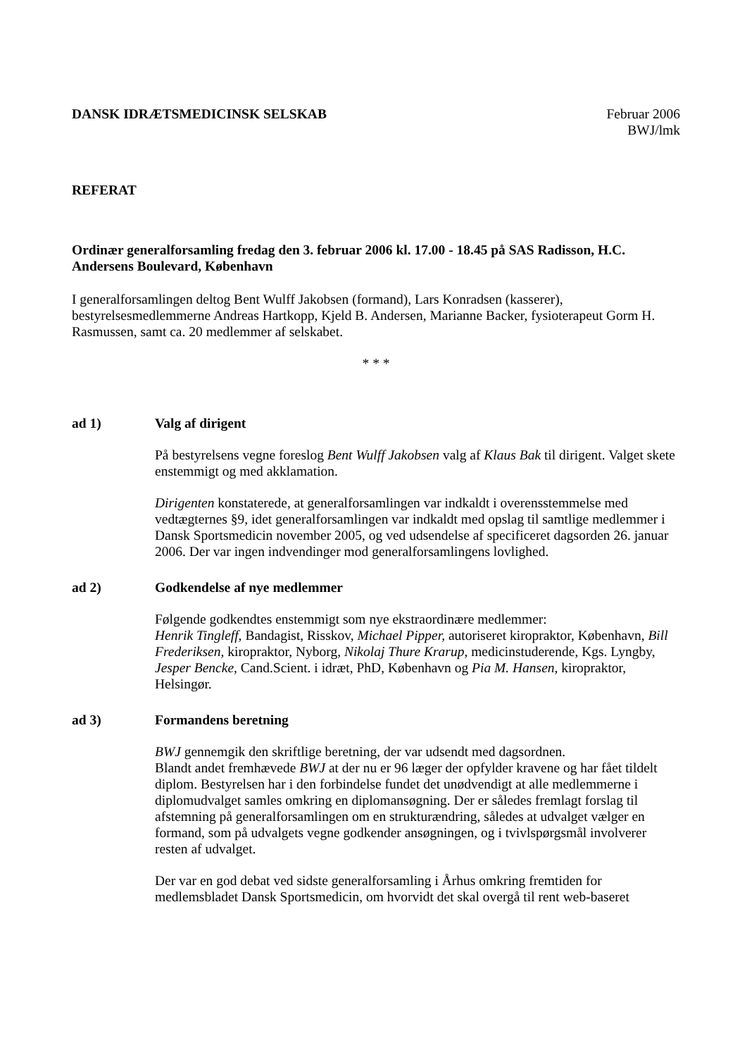DANSK IDRÆTSMEDICINSK SELSKAB Februar 2006
BWJ/lmk
REFERAT
Ordinær generalforsamling fredag den 3. februar 2006 kl. 17.00 - 18.45 på SAS Radisson, H.C. Andersens Boulevard, København
I generalforsamlingen deltog Bent Wulff Jakobsen (formand), Lars Konradsen (kasserer), bestyrelsesmedlemmerne Andreas Hartkopp, Kjeld B. Andersen, Marianne Backer, fysioterapeut Gorm H. Rasmussen, samt ca. 20 medlemmer af selskabet.
* * *
ad 1) Valg af dirigent
På bestyrelsens vegne foreslog Bent Wulff Jakobsen valg af Klaus Bak til dirigent. Valget skete enstemmigt og med akklamation.
Dirigenten konstaterede, at generalforsamlingen var indkaldt i overensstemmelse med vedtægternes §9, idet generalforsamlingen var indkaldt med opslag til samtlige medlemmer i Dansk Sportsmedicin november 2005, og ved udsendelse af specificeret dagsorden 26. januar 2006. Der var ingen indvendinger mod generalforsamlingens lovlighed.
ad 2) Godkendelse af nye medlemmer
Følgende godkendtes enstemmigt som nye ekstraordinære medlemmer:
Henrik Tingleff, Bandagist, Risskov, Michael Pipper, autoriseret kiropraktor, København, Bill Frederiksen, kiropraktor, Nyborg, Nikolaj Thure Krarup, medicinstuderende, Kgs. Lyngby, Jesper Bencke, Cand.Scient. i idræt, PhD, København og Pia M. Hansen, kiropraktor, Helsingør.
ad 3) Formandens beretning
BWJ gennemgik den skriftlige beretning, der var udsendt med dagsordnen.
Blandt andet fremhævede BWJ at der nu er 96 læger der opfylder kravene og har fået tildelt diplom. Bestyrelsen har i den forbindelse fundet det unødvendigt at alle medlemmerne i diplomudvalget samles omkring en diplomansøgning. Der er således fremlagt forslag til afstemning på generalforsamlingen om en strukturændring, således at udvalget vælger en formand, som på udvalgets vegne godkender ansøgningen, og i tvivlspørgsmål involverer resten af udvalget.
Der var en god debat ved sidste generalforsamling i Århus omkring fremtiden for medlemsbladet Dansk Sportsmedicin, om hvorvidt det skal overgå til rent web-baseret